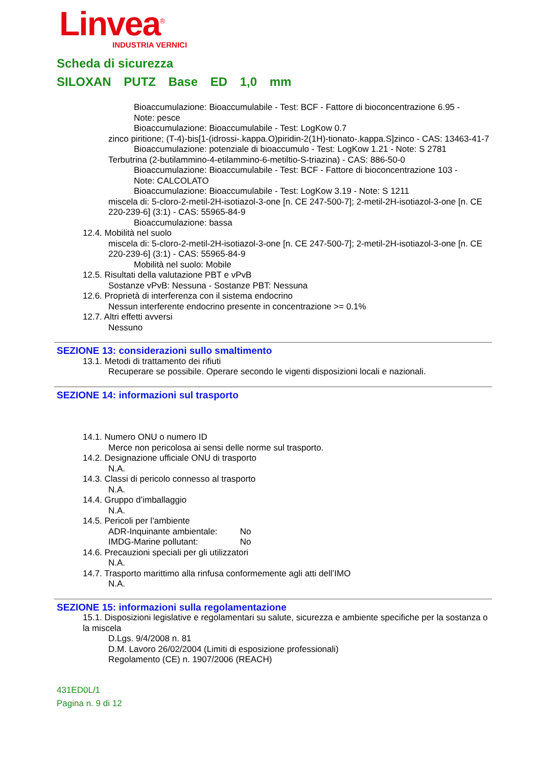Linvea<sup>®</sup>
INDUSTRIA VERNICI
Scheda di sicurezza
SILOXAN PUTZ Base ED 1,0 mm
Bioaccumulazione: Bioaccumulabile - Test: BCF - Fattore di bioconcentrazione 6.95 -
Note: pesce
Bioaccumulazione: Bioaccumulabile - Test: LogKow 0.7
zinco piritione; (T-4)-bis[1-(idrossi-.kappa.O)piridin-2(1H)-tionato-.kappa.S]zinco - CAS: 13463-41-7
Bioaccumulazione: potenziale di bioaccumulo - Test: LogKow 1.21 - Note: S 2781
Terbutrina (2-butilammino-4-etilammino-6-metiltio-S-triazina) - CAS: 886-50-0
Bioaccumulazione: Bioaccumulabile - Test: BCF - Fattore di bioconcentrazione 103 -
Note: CALCOLATO
Bioaccumulazione: Bioaccumulabile - Test: LogKow 3.19 - Note: S 1211
miscela di: 5-cloro-2-metil-2H-isotiazol-3-one [n. CE 247-500-7]; 2-metil-2H-isotiazol-3-one [n. CE 220-239-6] (3:1) - CAS: 55965-84-9
Bioaccumulazione: bassa
12.4. Mobilità nel suolo
miscela di: 5-cloro-2-metil-2H-isotiazol-3-one [n. CE 247-500-7]; 2-metil-2H-isotiazol-3-one [n. CE 220-239-6] (3:1) - CAS: 55965-84-9
Mobilità nel suolo: Mobile
12.5. Risultati della valutazione PBT e vPvB
Sostanze vPvB: Nessuna - Sostanze PBT: Nessuna
12.6. Proprietà di interferenza con il sistema endocrino
Nessun interferente endocrino presente in concentrazione >= 0.1%
12.7. Altri effetti avversi
Nessuno
SEZIONE 13: considerazioni sullo smaltimento
13.1. Metodi di trattamento dei rifiuti
Recuperare se possibile. Operare secondo le vigenti disposizioni locali e nazionali.
SEZIONE 14: informazioni sul trasporto
14.1. Numero ONU o numero ID
Merce non pericolosa ai sensi delle norme sul trasporto.
14.2. Designazione ufficiale ONU di trasporto
N.A.
14.3. Classi di pericolo connesso al trasporto
N.A.
14.4. Gruppo d’imballaggio
N.A.
14.5. Pericoli per l’ambiente
ADR-Inquinante ambientale: No
IMDG-Marine pollutant: No
14.6. Precauzioni speciali per gli utilizzatori
N.A.
14.7. Trasporto marittimo alla rinfusa conformemente agli atti dell’IMO
N.A.
SEZIONE 15: informazioni sulla regolamentazione
15.1. Disposizioni legislative e regolamentari su salute, sicurezza e ambiente specifiche per la sostanza o la miscela
D.Lgs. 9/4/2008 n. 81
D.M. Lavoro 26/02/2004 (Limiti di esposizione professionali)
Regolamento (CE) n. 1907/2006 (REACH)
431ED0L/1
Pagina n. 9 di 12